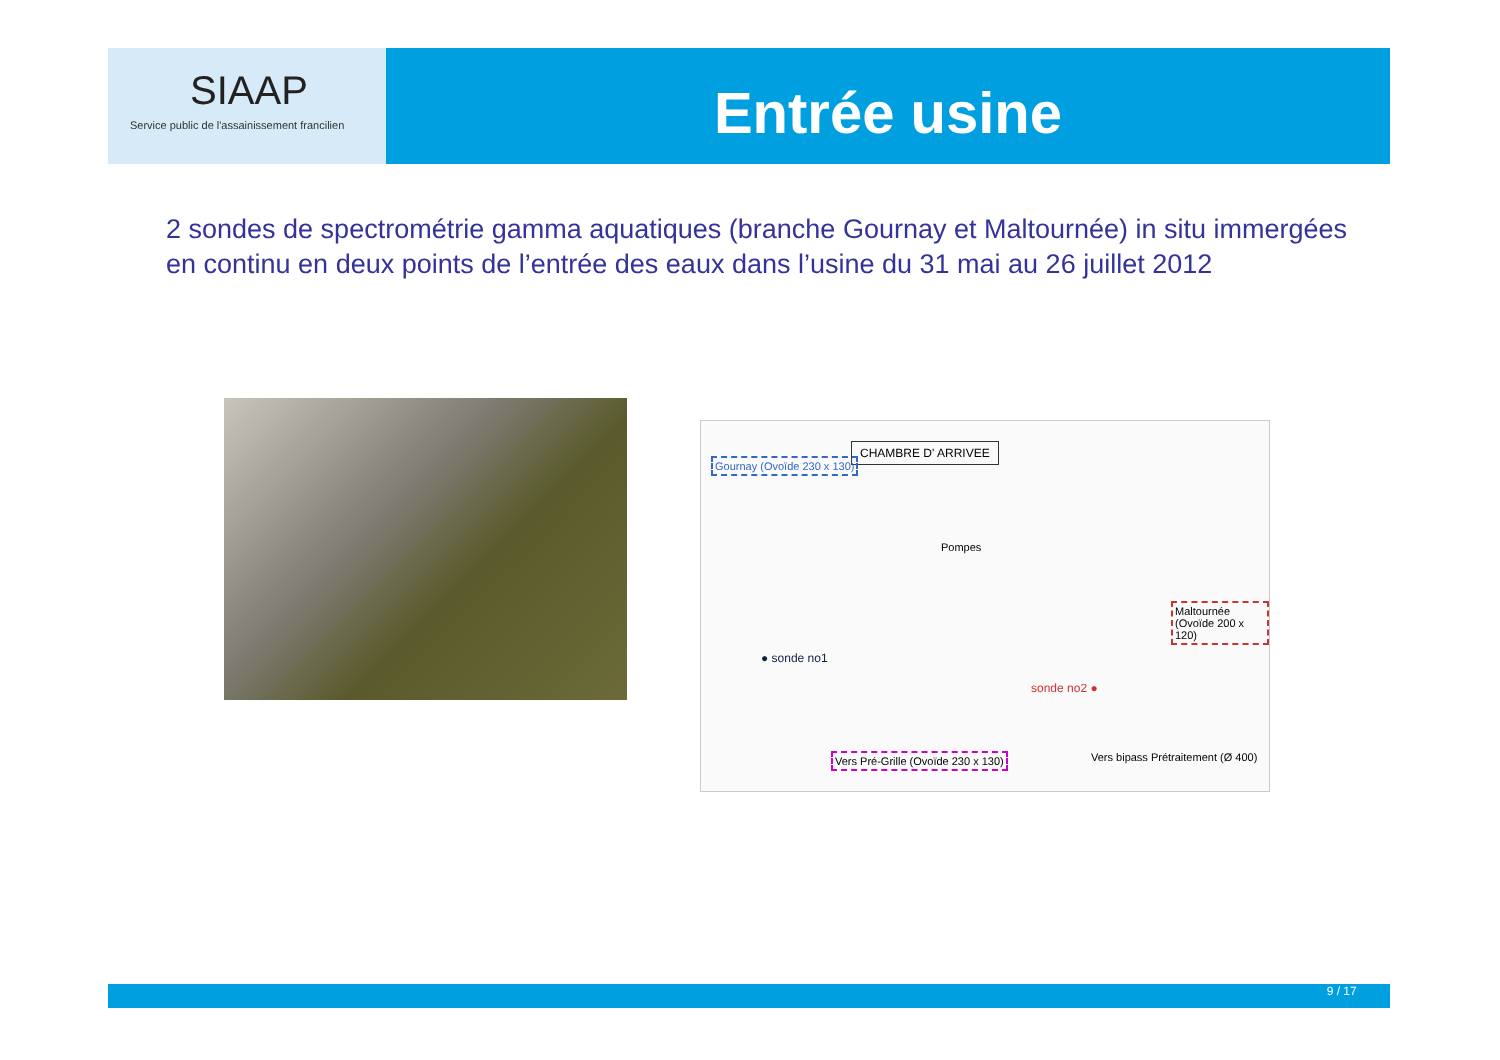SIAAP
Service public de l'assainissement francilien
Entrée usine
2 sondes de spectrométrie gamma aquatiques (branche Gournay et Maltournée) in situ immergées en continu en deux points de l’entrée des eaux dans l’usine du 31 mai au 26 juillet 2012
CHAMBRE D' ARRIVEE
Gournay (Ovoïde 230 x 130)
● sonde no1
sonde no2 ●
Maltournée (Ovoïde 200 x 120)
Vers Pré-Grille (Ovoïde 230 x 130)
Vers bipass Prétraitement (Ø 400)
Pompes
9 / 17